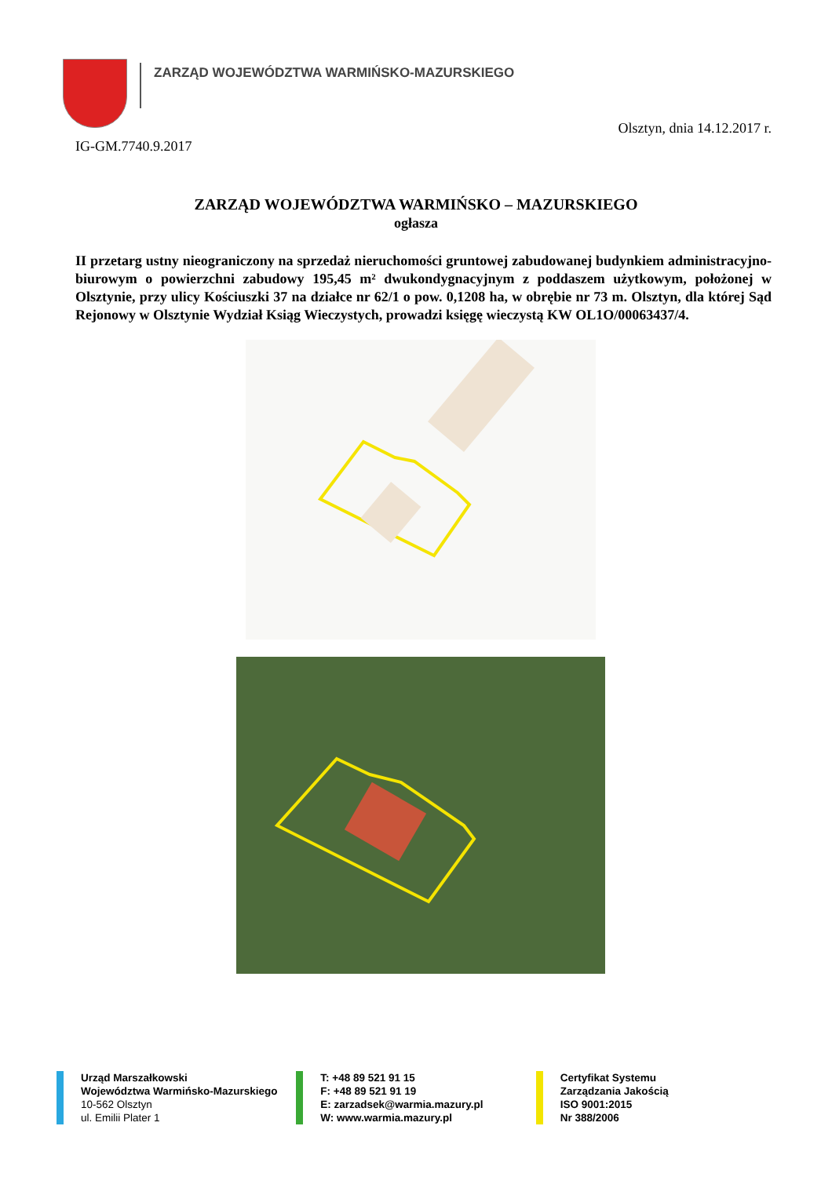ZARZĄD WOJEWÓDZTWA WARMIŃSKO-MAZURSKIEGO
Olsztyn, dnia 14.12.2017 r.
IG-GM.7740.9.2017
ZARZĄD WOJEWÓDZTWA WARMIŃSKO – MAZURSKIEGO
ogłasza
II przetarg ustny nieograniczony na sprzedaż nieruchomości gruntowej zabudowanej budynkiem administracyjno-biurowym o powierzchni zabudowy 195,45 m² dwukondygnacyjnym z poddaszem użytkowym, położonej w Olsztynie, przy ulicy Kościuszki 37 na działce nr 62/1 o pow. 0,1208 ha, w obrębie nr 73 m. Olsztyn, dla której Sąd Rejonowy w Olsztynie Wydział Ksiąg Wieczystych, prowadzi księgę wieczystą KW OL1O/00063437/4.
Urząd Marszałkowski
Województwa Warmińsko-Mazurskiego
10-562 Olsztyn
ul. Emilii Plater 1
T: +48 89 521 91 15
F: +48 89 521 91 19
E: zarzadsek@warmia.mazury.pl
W: www.warmia.mazury.pl
Certyfikat Systemu
Zarządzania Jakością
ISO 9001:2015
Nr 388/2006